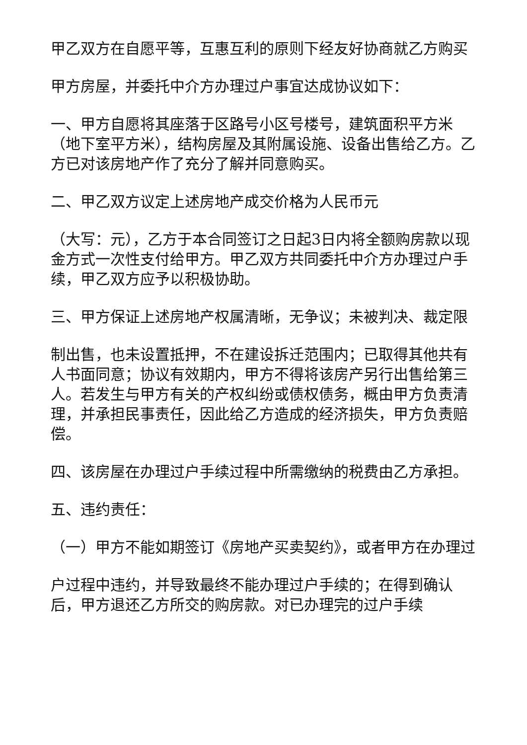甲乙双方在自愿平等，互惠互利的原则下经友好协商就乙方购买
甲方房屋，并委托中介方办理过户事宜达成协议如下：
一、甲方自愿将其座落于区路号小区号楼号，建筑面积平方米（地下室平方米），结构房屋及其附属设施、设备出售给乙方。乙方已对该房地产作了充分了解并同意购买。
二、甲乙双方议定上述房地产成交价格为人民币元
（大写：元），乙方于本合同签订之日起3日内将全额购房款以现金方式一次性支付给甲方。甲乙双方共同委托中介方办理过户手续，甲乙双方应予以积极协助。
三、甲方保证上述房地产权属清晰，无争议；未被判决、裁定限
制出售，也未设置抵押，不在建设拆迁范围内；已取得其他共有人书面同意；协议有效期内，甲方不得将该房产另行出售给第三人。若发生与甲方有关的产权纠纷或债权债务，概由甲方负责清理，并承担民事责任，因此给乙方造成的经济损失，甲方负责赔偿。
四、该房屋在办理过户手续过程中所需缴纳的税费由乙方承担。
五、违约责任：
（一）甲方不能如期签订《房地产买卖契约》，或者甲方在办理过
户过程中违约，并导致最终不能办理过户手续的；在得到确认后，甲方退还乙方所交的购房款。对已办理完的过户手续